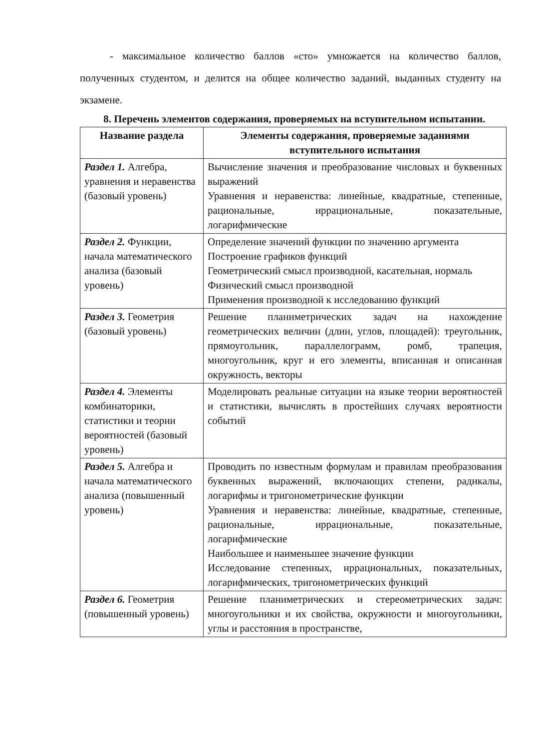- максимальное количество баллов «сто» умножается на количество баллов, полученных студентом, и делится на общее количество заданий, выданных студенту на экзамене.
8. Перечень элементов содержания, проверяемых на вступительном испытании.
| Название раздела | Элементы содержания, проверяемые заданиями вступительного испытания |
| --- | --- |
| Раздел 1. Алгебра, уравнения и неравенства (базовый уровень) | Вычисление значения и преобразование числовых и буквенных выражений Уравнения и неравенства: линейные, квадратные, степенные, рациональные, иррациональные, показательные, логарифмические |
| Раздел 2. Функции, начала математического анализа (базовый уровень) | Определение значений функции по значению аргумента Построение графиков функций Геометрический смысл производной, касательная, нормаль Физический смысл производной Применения производной к исследованию функций |
| Раздел 3. Геометрия (базовый уровень) | Решение планиметрических задач на нахождение геометрических величин (длин, углов, площадей): треугольник, прямоугольник, параллелограмм, ромб, трапеция, многоугольник, круг и его элементы, вписанная и описанная окружность, векторы |
| Раздел 4. Элементы комбинаторики, статистики и теории вероятностей (базовый уровень) | Моделировать реальные ситуации на языке теории вероятностей и статистики, вычислять в простейших случаях вероятности событий |
| Раздел 5. Алгебра и начала математического анализа (повышенный уровень) | Проводить по известным формулам и правилам преобразования буквенных выражений, включающих степени, радикалы, логарифмы и тригонометрические функции Уравнения и неравенства: линейные, квадратные, степенные, рациональные, иррациональные, показательные, логарифмические Наибольшее и наименьшее значение функции Исследование степенных, иррациональных, показательных, логарифмических, тригонометрических функций |
| Раздел 6. Геометрия (повышенный уровень) | Решение планиметрических и стереометрических задач: многоугольники и их свойства, окружности и многоугольники, углы и расстояния в пространстве, |